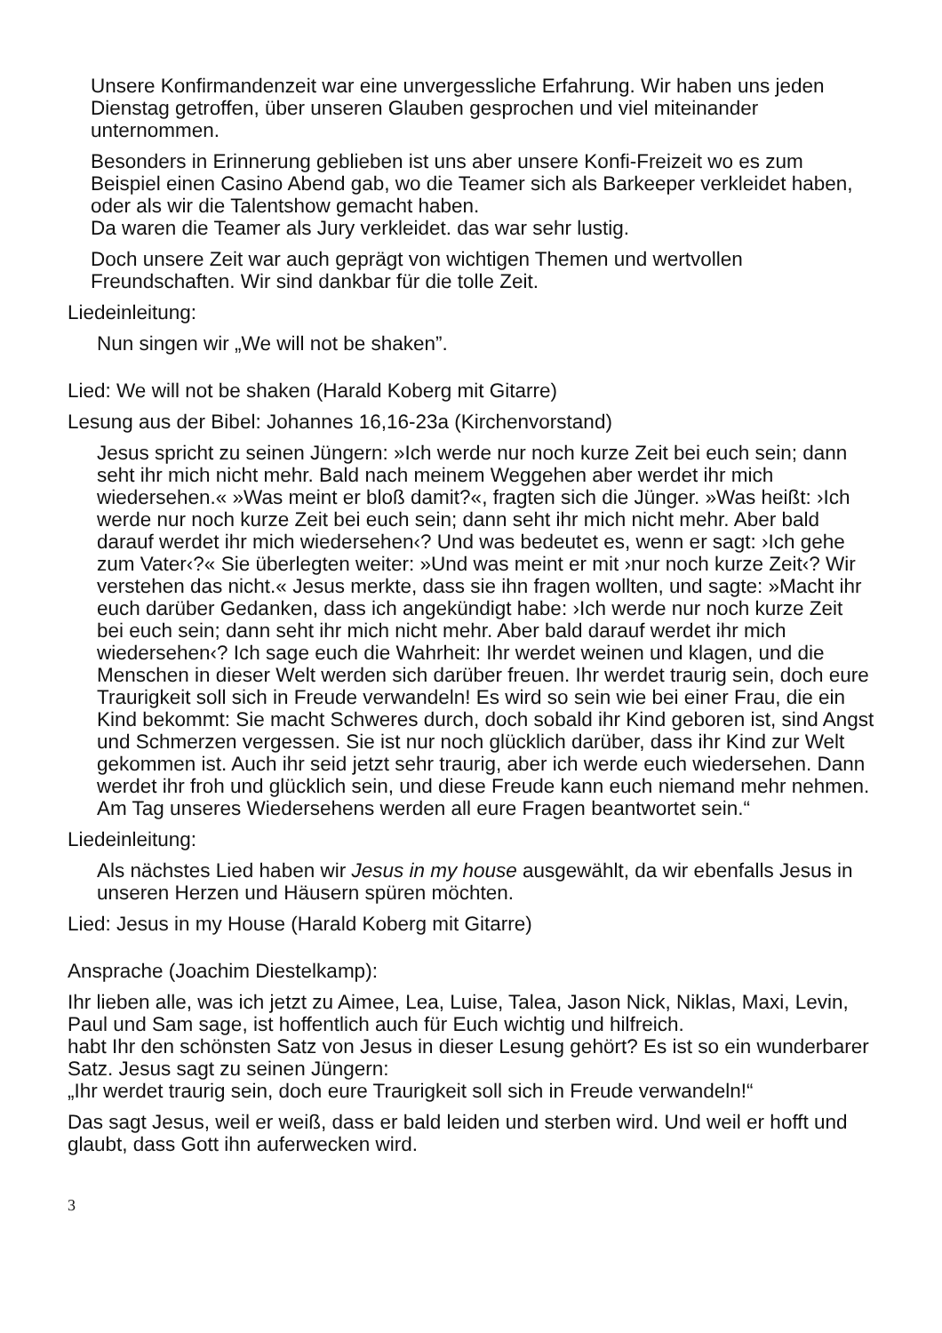Unsere Konfirmandenzeit war eine unvergessliche Erfahrung. Wir haben uns jeden Dienstag getroffen, über unseren Glauben gesprochen und viel miteinander unternommen.
Besonders in Erinnerung geblieben ist uns aber unsere Konfi-Freizeit wo es zum Beispiel einen Casino Abend gab, wo die Teamer sich als Barkeeper verkleidet haben, oder als wir die Talentshow gemacht haben.
Da waren die Teamer als Jury verkleidet. das war sehr lustig.
Doch unsere Zeit war auch geprägt von wichtigen Themen und wertvollen Freundschaften. Wir sind dankbar für die tolle Zeit.
Liedeinleitung:
Nun singen wir „We will not be shaken”.
Lied: We will not be shaken (Harald Koberg mit Gitarre)
Lesung aus der Bibel: Johannes 16,16-23a (Kirchenvorstand)
Jesus spricht zu seinen Jüngern: »Ich werde nur noch kurze Zeit bei euch sein; dann seht ihr mich nicht mehr. Bald nach meinem Weggehen aber werdet ihr mich wiedersehen.« »Was meint er bloß damit?«, fragten sich die Jünger. »Was heißt: ›Ich werde nur noch kurze Zeit bei euch sein; dann seht ihr mich nicht mehr. Aber bald darauf werdet ihr mich wiedersehen‹? Und was bedeutet es, wenn er sagt: ›Ich gehe zum Vater‹?« Sie überlegten weiter: »Und was meint er mit ›nur noch kurze Zeit‹? Wir verstehen das nicht.« Jesus merkte, dass sie ihn fragen wollten, und sagte: »Macht ihr euch darüber Gedanken, dass ich angekündigt habe: ›Ich werde nur noch kurze Zeit bei euch sein; dann seht ihr mich nicht mehr. Aber bald darauf werdet ihr mich wiedersehen‹? Ich sage euch die Wahrheit: Ihr werdet weinen und klagen, und die Menschen in dieser Welt werden sich darüber freuen. Ihr werdet traurig sein, doch eure Traurigkeit soll sich in Freude verwandeln! Es wird so sein wie bei einer Frau, die ein Kind bekommt: Sie macht Schweres durch, doch sobald ihr Kind geboren ist, sind Angst und Schmerzen vergessen. Sie ist nur noch glücklich darüber, dass ihr Kind zur Welt gekommen ist. Auch ihr seid jetzt sehr traurig, aber ich werde euch wiedersehen. Dann werdet ihr froh und glücklich sein, und diese Freude kann euch niemand mehr nehmen. Am Tag unseres Wiedersehens werden all eure Fragen beantwortet sein.“
Liedeinleitung:
Als nächstes Lied haben wir Jesus in my house ausgewählt, da wir ebenfalls Jesus in unseren Herzen und Häusern spüren möchten.
Lied: Jesus in my House (Harald Koberg mit Gitarre)
Ansprache (Joachim Diestelkamp):
Ihr lieben alle, was ich jetzt zu Aimee, Lea, Luise, Talea, Jason Nick, Niklas, Maxi, Levin, Paul und Sam sage, ist hoffentlich auch für Euch wichtig und hilfreich.
habt Ihr den schönsten Satz von Jesus in dieser Lesung gehört? Es ist so ein wunderbarer Satz. Jesus sagt zu seinen Jüngern:
„Ihr werdet traurig sein, doch eure Traurigkeit soll sich in Freude verwandeln!“
Das sagt Jesus, weil er weiß, dass er bald leiden und sterben wird. Und weil er hofft und glaubt, dass Gott ihn auferwecken wird.
3